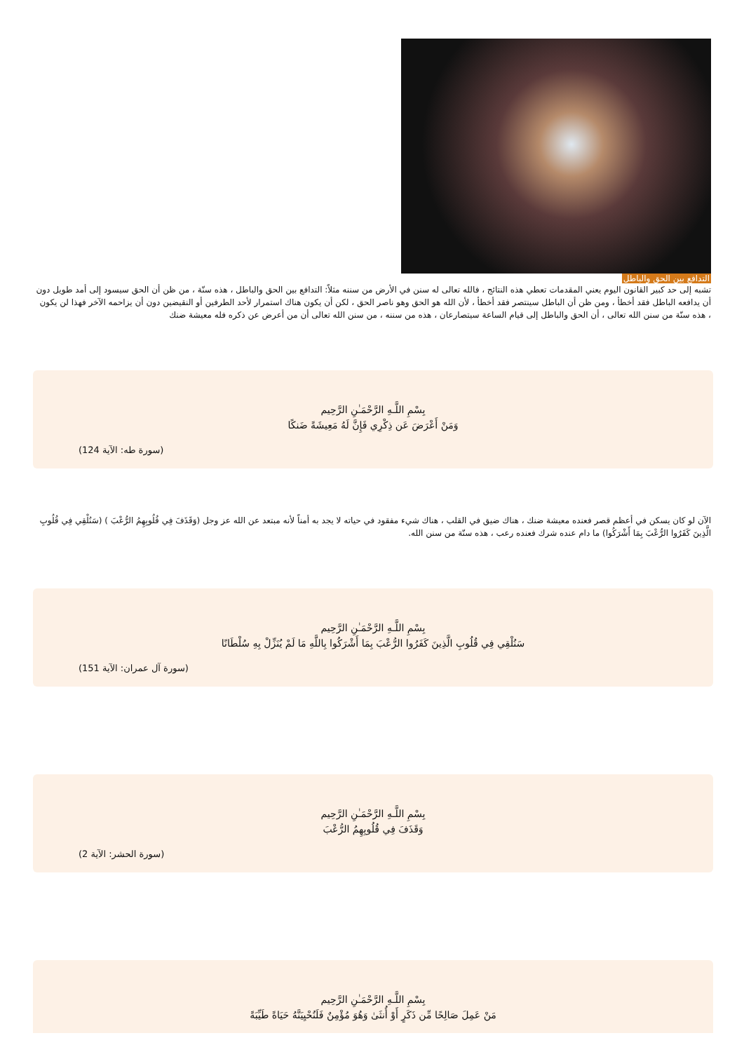التدافع بين الحق والباطل
تشبه إلى حد كبير القانون اليوم يعني المقدمات تعطي هذه النتائج ، فالله تعالى له سنن في الأرض من سننه مثلاً: التدافع بين الحق والباطل ، هذه سنّة ، من ظن أن الحق سيسود إلى أمد طويل دون أن يدافعه الباطل فقد أخطأ ، ومن ظن أن الباطل سينتصر فقد أخطأ ، لأن الله هو الحق وهو ناصر الحق ، لكن أن يكون هناك استمرار لأحد الطرفين أو النقيضين دون أن يزاحمه الآخر فهذا لن يكون ، هذه سنّة من سنن الله تعالى ، أن الحق والباطل إلى قيام الساعة سيتصارعان ، هذه من سننه ، من سنن الله تعالى أن من أعرض عن ذكره فله معيشة ضنك
بِسْمِ اللَّـهِ الرَّحْمَـٰنِ الرَّحِيم
وَمَنْ أَعْرَضَ عَن ذِكْرِي فَإِنَّ لَهُ مَعِيشَةً ضَنكًا
(سورة طه: الآية 124)
الآن لو كان يسكن في أعظم قصر فعنده معيشة ضنك ، هناك ضيق في القلب ، هناك شيء مفقود في حياته لا يجد به أمناً لأنه مبتعد عن الله عز وجل (وَقَذَفَ فِي قُلُوبِهِمُ الرُّعْبَ ) (سَنُلْقِي فِي قُلُوبِ الَّذِينَ كَفَرُوا الرُّعْبَ بِمَا أَشْرَكُوا) ما دام عنده شرك فعنده رعب ، هذه سنّة من سنن الله.
بِسْمِ اللَّـهِ الرَّحْمَـٰنِ الرَّحِيم
سَنُلْقِي فِي قُلُوبِ الَّذِينَ كَفَرُوا الرُّعْبَ بِمَا أَشْرَكُوا بِاللَّهِ مَا لَمْ يُنَزِّلْ بِهِ سُلْطَانًا
(سورة آل عمران: الآية 151)
بِسْمِ اللَّـهِ الرَّحْمَـٰنِ الرَّحِيم
وَقَذَفَ فِي قُلُوبِهِمُ الرُّعْبَ
(سورة الحشر: الآية 2)
بِسْمِ اللَّـهِ الرَّحْمَـٰنِ الرَّحِيم
مَنْ عَمِلَ صَالِحًا مِّن ذَكَرٍ أَوْ أُنثَىٰ وَهُوَ مُؤْمِنٌ فَلَنُحْيِيَنَّهُ حَيَاةً طَيِّبَةً